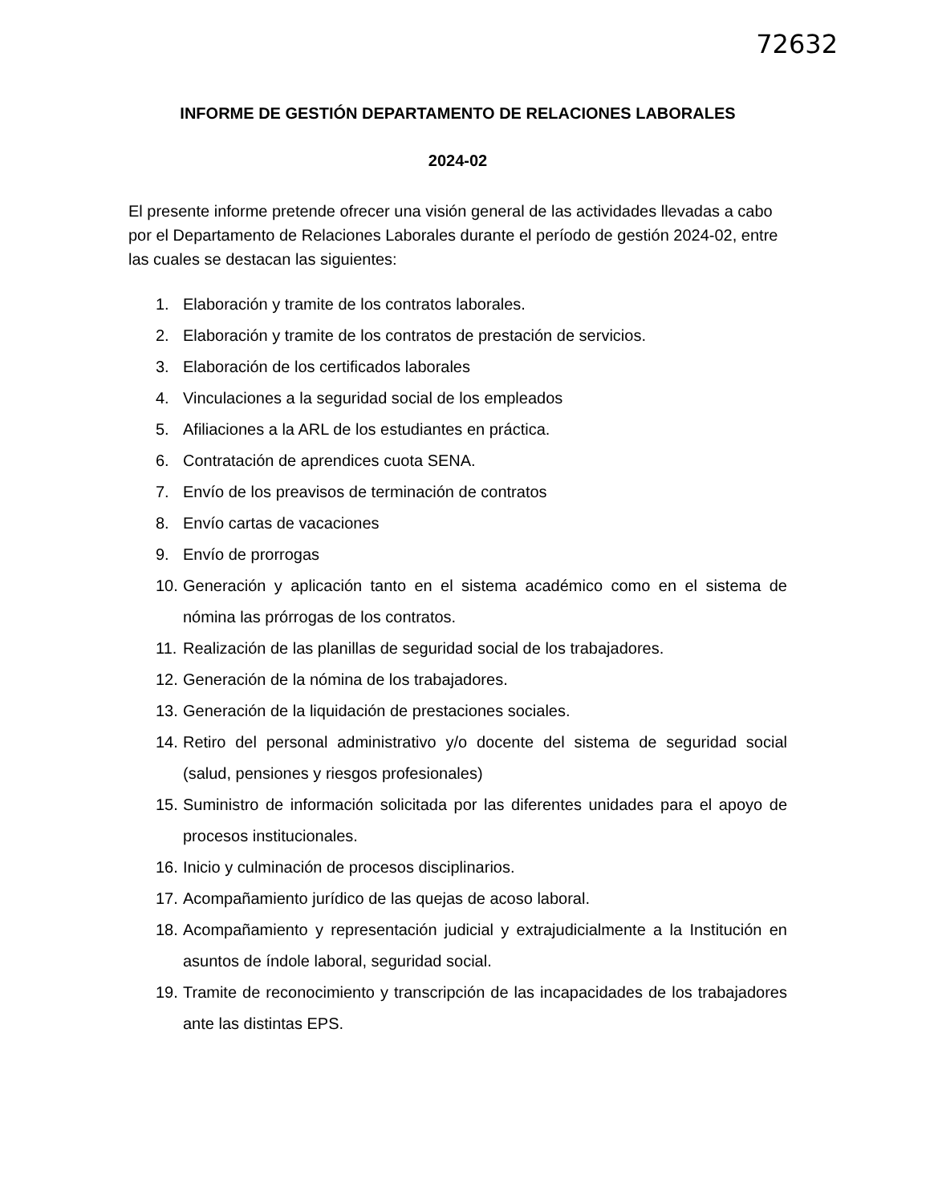72632
INFORME DE GESTIÓN DEPARTAMENTO DE RELACIONES LABORALES
2024-02
El presente informe pretende ofrecer una visión general de las actividades llevadas a cabo por el Departamento de Relaciones Laborales durante el período de gestión 2024-02, entre las cuales se destacan las siguientes:
1. Elaboración y tramite de los contratos laborales.
2. Elaboración y tramite de los contratos de prestación de servicios.
3. Elaboración de los certificados laborales
4. Vinculaciones a la seguridad social de los empleados
5. Afiliaciones a la ARL de los estudiantes en práctica.
6. Contratación de aprendices cuota SENA.
7. Envío de los preavisos de terminación de contratos
8. Envío cartas de vacaciones
9. Envío de prorrogas
10. Generación y aplicación tanto en el sistema académico como en el sistema de nómina las prórrogas de los contratos.
11. Realización de las planillas de seguridad social de los trabajadores.
12. Generación de la nómina de los trabajadores.
13. Generación de la liquidación de prestaciones sociales.
14. Retiro del personal administrativo y/o docente del sistema de seguridad social (salud, pensiones y riesgos profesionales)
15. Suministro de información solicitada por las diferentes unidades para el apoyo de procesos institucionales.
16. Inicio y culminación de procesos disciplinarios.
17. Acompañamiento jurídico de las quejas de acoso laboral.
18. Acompañamiento y representación judicial y extrajudicialmente a la Institución en asuntos de índole laboral, seguridad social.
19. Tramite de reconocimiento y transcripción de las incapacidades de los trabajadores ante las distintas EPS.